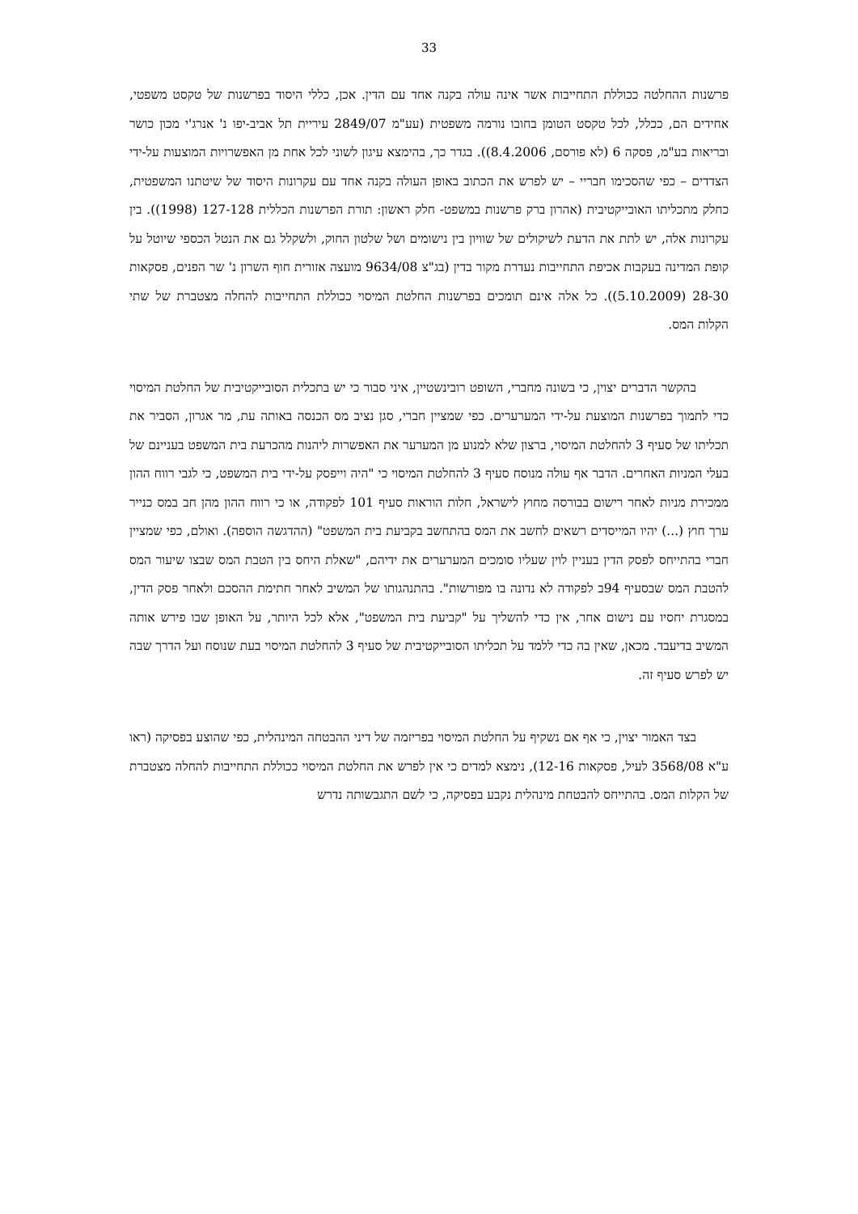33
פרשנות ההחלטה ככוללת התחייבות אשר אינה עולה בקנה אחד עם הדין. אכן, כללי היסוד בפרשנות של טקסט משפטי, אחידים הם, ככלל, לכל טקסט הטומן בחובו נורמה משפטית (עע"מ 2849/07 עיריית תל אביב-יפו נ' אנרג'י מכון כושר ובריאות בע"מ, פסקה 6 (לא פורסם, 8.4.2006)). בגדר כך, בהימצא עיגון לשוני לכל אחת מן האפשרויות המוצעות על-ידי הצדדים – כפי שהסכימו חבריי – יש לפרש את הכתוב באופן העולה בקנה אחד עם עקרונות היסוד של שיטתנו המשפטית, כחלק מתכליתו האובייקטיבית (אהרון ברק פרשנות במשפט- חלק ראשון: תורת הפרשנות הכללית 127-128 (1998)). בין עקרונות אלה, יש לתת את הדעת לשיקולים של שוויון בין נישומים ושל שלטון החוק, ולשקלל גם את הנטל הכספי שיוטל על קופת המדינה בעקבות אכיפת התחייבות נעדרת מקור בדין (בג"צ 9634/08 מועצה אזורית חוף השרון נ' שר הפנים, פסקאות 28-30 (5.10.2009)). כל אלה אינם תומכים בפרשנות החלטת המיסוי ככוללת התחייבות להחלה מצטברת של שתי הקלות המס.
בהקשר הדברים יצוין, כי בשונה מחברי, השופט רובינשטיין, איני סבור כי יש בתכלית הסובייקטיבית של החלטת המיסוי כדי לתמוך בפרשנות המוצעת על-ידי המערערים. כפי שמציין חברי, סגן נציב מס הכנסה באותה עת, מר אגרון, הסביר את תכליתו של סעיף 3 להחלטת המיסוי, ברצון שלא למנוע מן המערער את האפשרות ליהנות מהכרעת בית המשפט בעניינם של בעלי המניות האחרים. הדבר אף עולה מנוסח סעיף 3 להחלטת המיסוי כי "היה וייפסק על-ידי בית המשפט, כי לגבי רווח ההון ממכירת מניות לאחר רישום בבורסה מחוץ לישראל, חלות הוראות סעיף 101 לפקודה, או כי רווח ההון מהן חב במס כנייר ערך חוץ (...) יהיו המייסדים רשאים לחשב את המס בהתחשב בקביעת בית המשפט" (ההדגשה הוספה). ואולם, כפי שמציין חברי בהתייחס לפסק הדין בעניין לוין שעליו סומכים המערערים את ידיהם, "שאלת היחס בין הטבת המס שבצו שיעור המס להטבת המס שבסעיף 94ב לפקודה לא נדונה בו מפורשות". בהתנהגותו של המשיב לאחר חתימת ההסכם ולאחר פסק הדין, במסגרת יחסיו עם נישום אחר, אין כדי להשליך על "קביעת בית המשפט", אלא לכל היותר, על האופן שבו פירש אותה המשיב בדיעבד. מכאן, שאין בה כדי ללמד על תכליתו הסובייקטיבית של סעיף 3 להחלטת המיסוי בעת שנוסח ועל הדרך שבה יש לפרש סעיף זה.
בצד האמור יצוין, כי אף אם נשקיף על החלטת המיסוי בפריזמה של דיני ההבטחה המינהלית, כפי שהוצע בפסיקה (ראו ע"א 3568/08 לעיל, פסקאות 12-16), נימצא למדים כי אין לפרש את החלטת המיסוי ככוללת התחייבות להחלה מצטברת של הקלות המס. בהתייחס להבטחת מינהלית נקבע בפסיקה, כי לשם התגבשותה נדרש